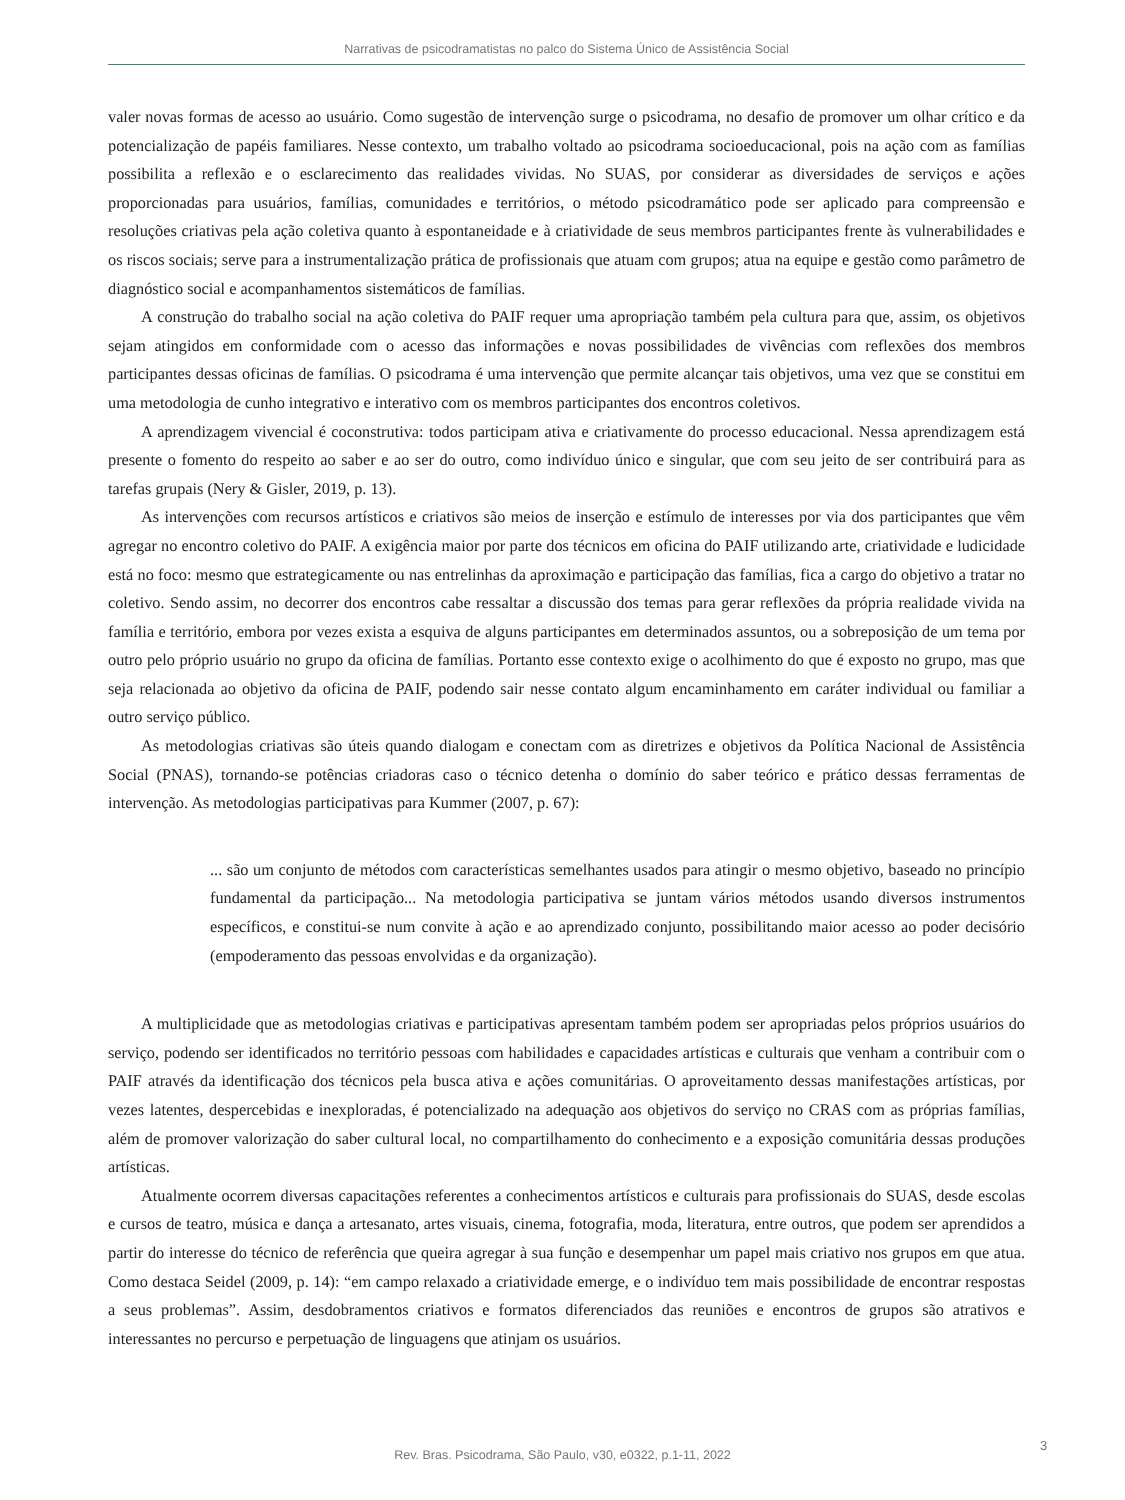Narrativas de psicodramatistas no palco do Sistema Único de Assistência Social
valer novas formas de acesso ao usuário. Como sugestão de intervenção surge o psicodrama, no desafio de promover um olhar crítico e da potencialização de papéis familiares. Nesse contexto, um trabalho voltado ao psicodrama socioeducacional, pois na ação com as famílias possibilita a reflexão e o esclarecimento das realidades vividas. No SUAS, por considerar as diversidades de serviços e ações proporcionadas para usuários, famílias, comunidades e territórios, o método psicodramático pode ser aplicado para compreensão e resoluções criativas pela ação coletiva quanto à espontaneidade e à criatividade de seus membros participantes frente às vulnerabilidades e os riscos sociais; serve para a instrumentalização prática de profissionais que atuam com grupos; atua na equipe e gestão como parâmetro de diagnóstico social e acompanhamentos sistemáticos de famílias.
A construção do trabalho social na ação coletiva do PAIF requer uma apropriação também pela cultura para que, assim, os objetivos sejam atingidos em conformidade com o acesso das informações e novas possibilidades de vivências com reflexões dos membros participantes dessas oficinas de famílias. O psicodrama é uma intervenção que permite alcançar tais objetivos, uma vez que se constitui em uma metodologia de cunho integrativo e interativo com os membros participantes dos encontros coletivos.
A aprendizagem vivencial é coconstrutiva: todos participam ativa e criativamente do processo educacional. Nessa aprendizagem está presente o fomento do respeito ao saber e ao ser do outro, como indivíduo único e singular, que com seu jeito de ser contribuirá para as tarefas grupais (Nery & Gisler, 2019, p. 13).
As intervenções com recursos artísticos e criativos são meios de inserção e estímulo de interesses por via dos participantes que vêm agregar no encontro coletivo do PAIF. A exigência maior por parte dos técnicos em oficina do PAIF utilizando arte, criatividade e ludicidade está no foco: mesmo que estrategicamente ou nas entrelinhas da aproximação e participação das famílias, fica a cargo do objetivo a tratar no coletivo. Sendo assim, no decorrer dos encontros cabe ressaltar a discussão dos temas para gerar reflexões da própria realidade vivida na família e território, embora por vezes exista a esquiva de alguns participantes em determinados assuntos, ou a sobreposição de um tema por outro pelo próprio usuário no grupo da oficina de famílias. Portanto esse contexto exige o acolhimento do que é exposto no grupo, mas que seja relacionada ao objetivo da oficina de PAIF, podendo sair nesse contato algum encaminhamento em caráter individual ou familiar a outro serviço público.
As metodologias criativas são úteis quando dialogam e conectam com as diretrizes e objetivos da Política Nacional de Assistência Social (PNAS), tornando-se potências criadoras caso o técnico detenha o domínio do saber teórico e prático dessas ferramentas de intervenção. As metodologias participativas para Kummer (2007, p. 67):
... são um conjunto de métodos com características semelhantes usados para atingir o mesmo objetivo, baseado no princípio fundamental da participação... Na metodologia participativa se juntam vários métodos usando diversos instrumentos específicos, e constitui-se num convite à ação e ao aprendizado conjunto, possibilitando maior acesso ao poder decisório (empoderamento das pessoas envolvidas e da organização).
A multiplicidade que as metodologias criativas e participativas apresentam também podem ser apropriadas pelos próprios usuários do serviço, podendo ser identificados no território pessoas com habilidades e capacidades artísticas e culturais que venham a contribuir com o PAIF através da identificação dos técnicos pela busca ativa e ações comunitárias. O aproveitamento dessas manifestações artísticas, por vezes latentes, despercebidas e inexploradas, é potencializado na adequação aos objetivos do serviço no CRAS com as próprias famílias, além de promover valorização do saber cultural local, no compartilhamento do conhecimento e a exposição comunitária dessas produções artísticas.
Atualmente ocorrem diversas capacitações referentes a conhecimentos artísticos e culturais para profissionais do SUAS, desde escolas e cursos de teatro, música e dança a artesanato, artes visuais, cinema, fotografia, moda, literatura, entre outros, que podem ser aprendidos a partir do interesse do técnico de referência que queira agregar à sua função e desempenhar um papel mais criativo nos grupos em que atua. Como destaca Seidel (2009, p. 14): “em campo relaxado a criatividade emerge, e o indivíduo tem mais possibilidade de encontrar respostas a seus problemas”. Assim, desdobramentos criativos e formatos diferenciados das reuniões e encontros de grupos são atrativos e interessantes no percurso e perpetuação de linguagens que atinjam os usuários.
Rev. Bras. Psicodrama, São Paulo, v30, e0322, p.1-11, 2022
3